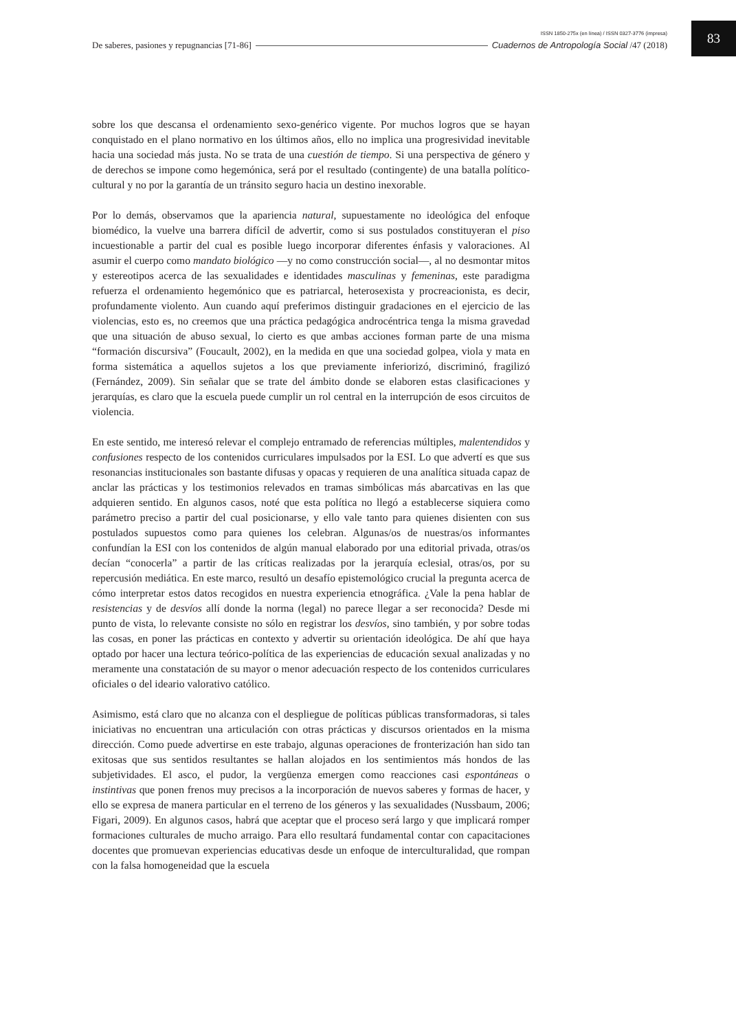ISSN 1850-275x (en línea) / ISSN 0327-3776 (impresa)
De saberes, pasiones y repugnancias [71-86] Cuadernos de Antropología Social /47 (2018)
83
sobre los que descansa el ordenamiento sexo-genérico vigente. Por muchos logros que se hayan conquistado en el plano normativo en los últimos años, ello no implica una progresividad inevitable hacia una sociedad más justa. No se trata de una cuestión de tiempo. Si una perspectiva de género y de derechos se impone como hegemónica, será por el resultado (contingente) de una batalla político-cultural y no por la garantía de un tránsito seguro hacia un destino inexorable.
Por lo demás, observamos que la apariencia natural, supuestamente no ideológica del enfoque biomédico, la vuelve una barrera difícil de advertir, como si sus postulados constituyeran el piso incuestionable a partir del cual es posible luego incorporar diferentes énfasis y valoraciones. Al asumir el cuerpo como mandato biológico —y no como construcción social—, al no desmontar mitos y estereotipos acerca de las sexualidades e identidades masculinas y femeninas, este paradigma refuerza el ordenamiento hegemónico que es patriarcal, heterosexista y procreacionista, es decir, profundamente violento. Aun cuando aquí preferimos distinguir gradaciones en el ejercicio de las violencias, esto es, no creemos que una práctica pedagógica androcéntrica tenga la misma gravedad que una situación de abuso sexual, lo cierto es que ambas acciones forman parte de una misma “formación discursiva” (Foucault, 2002), en la medida en que una sociedad golpea, viola y mata en forma sistemática a aquellos sujetos a los que previamente inferiorizó, discriminó, fragilizó (Fernández, 2009). Sin señalar que se trate del ámbito donde se elaboren estas clasificaciones y jerarquías, es claro que la escuela puede cumplir un rol central en la interrupción de esos circuitos de violencia.
En este sentido, me interesó relevar el complejo entramado de referencias múltiples, malentendidos y confusiones respecto de los contenidos curriculares impulsados por la ESI. Lo que advertí es que sus resonancias institucionales son bastante difusas y opacas y requieren de una analítica situada capaz de anclar las prácticas y los testimonios relevados en tramas simbólicas más abarcativas en las que adquieren sentido. En algunos casos, noté que esta política no llegó a establecerse siquiera como parámetro preciso a partir del cual posicionarse, y ello vale tanto para quienes disienten con sus postulados supuestos como para quienes los celebran. Algunas/os de nuestras/os informantes confundían la ESI con los contenidos de algún manual elaborado por una editorial privada, otras/os decían “conocerla” a partir de las críticas realizadas por la jerarquía eclesial, otras/os, por su repercusión mediática. En este marco, resultó un desafío epistemológico crucial la pregunta acerca de cómo interpretar estos datos recogidos en nuestra experiencia etnográfica. ¿Vale la pena hablar de resistencias y de desvíos allí donde la norma (legal) no parece llegar a ser reconocida? Desde mi punto de vista, lo relevante consiste no sólo en registrar los desvíos, sino también, y por sobre todas las cosas, en poner las prácticas en contexto y advertir su orientación ideológica. De ahí que haya optado por hacer una lectura teórico-política de las experiencias de educación sexual analizadas y no meramente una constatación de su mayor o menor adecuación respecto de los contenidos curriculares oficiales o del ideario valorativo católico.
Asimismo, está claro que no alcanza con el despliegue de políticas públicas transformadoras, si tales iniciativas no encuentran una articulación con otras prácticas y discursos orientados en la misma dirección. Como puede advertirse en este trabajo, algunas operaciones de fronterización han sido tan exitosas que sus sentidos resultantes se hallan alojados en los sentimientos más hondos de las subjetividades. El asco, el pudor, la vergüenza emergen como reacciones casi espontáneas o instintivas que ponen frenos muy precisos a la incorporación de nuevos saberes y formas de hacer, y ello se expresa de manera particular en el terreno de los géneros y las sexualidades (Nussbaum, 2006; Figari, 2009). En algunos casos, habrá que aceptar que el proceso será largo y que implicará romper formaciones culturales de mucho arraigo. Para ello resultará fundamental contar con capacitaciones docentes que promuevan experiencias educativas desde un enfoque de interculturalidad, que rompan con la falsa homogeneidad que la escuela